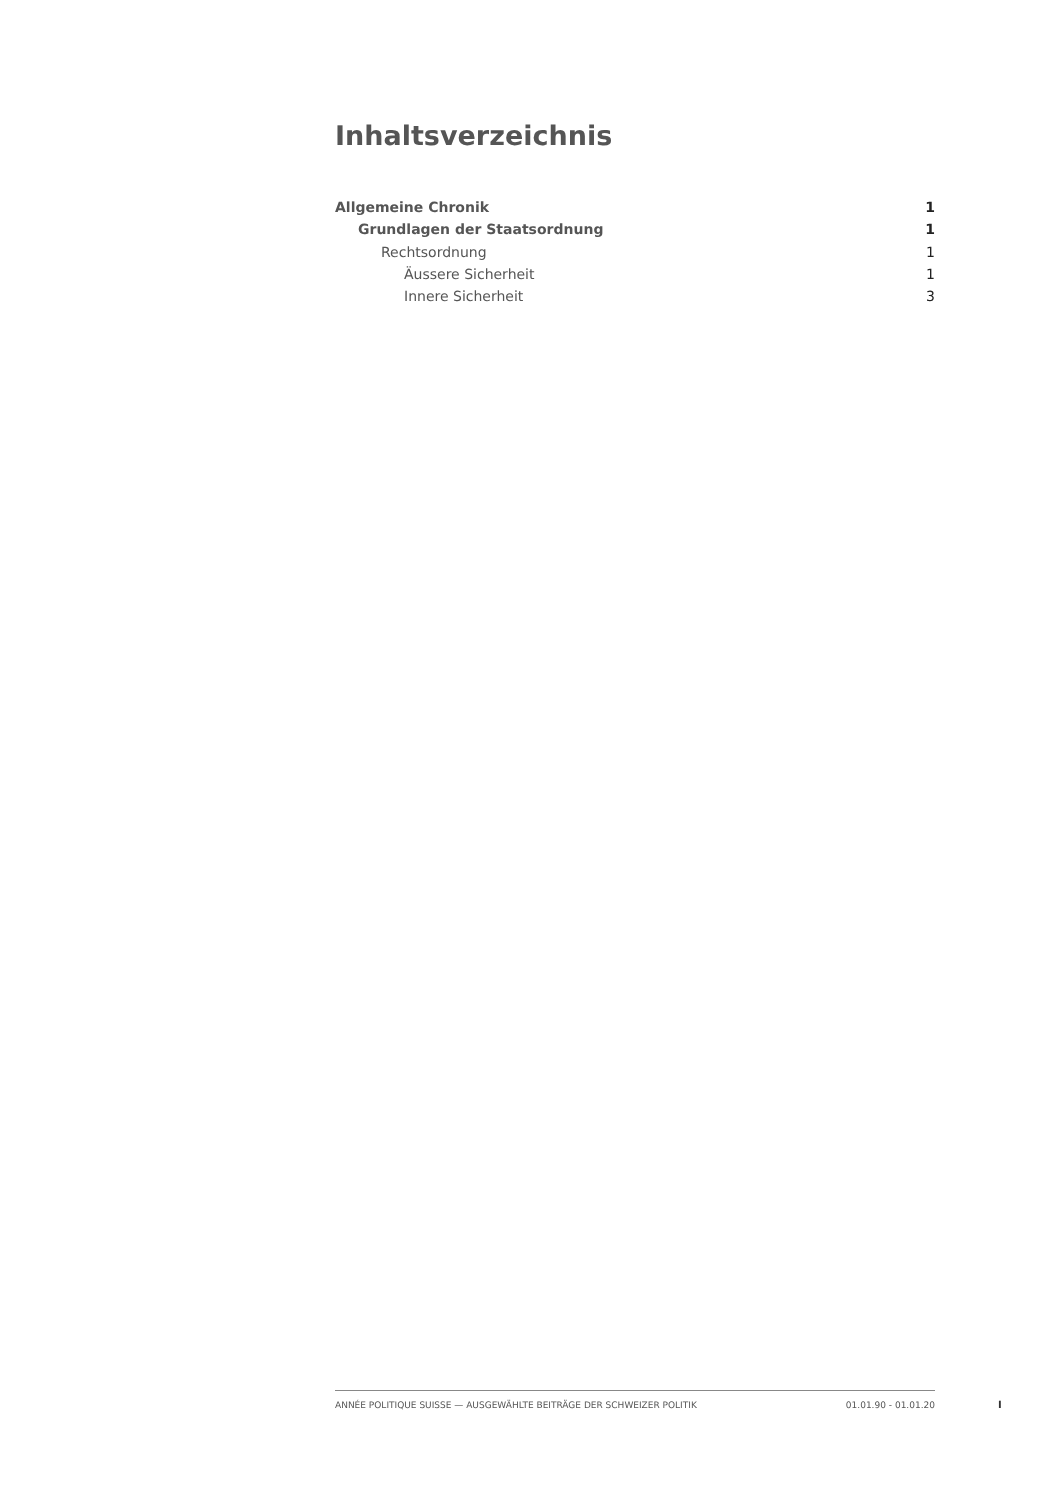Inhaltsverzeichnis
Allgemeine Chronik 1
Grundlagen der Staatsordnung 1
Rechtsordnung 1
Äussere Sicherheit 1
Innere Sicherheit 3
ANNÉE POLITIQUE SUISSE — AUSGEWÄHLTE BEITRÄGE DER SCHWEIZER POLITIK 01.01.90 - 01.01.20
I